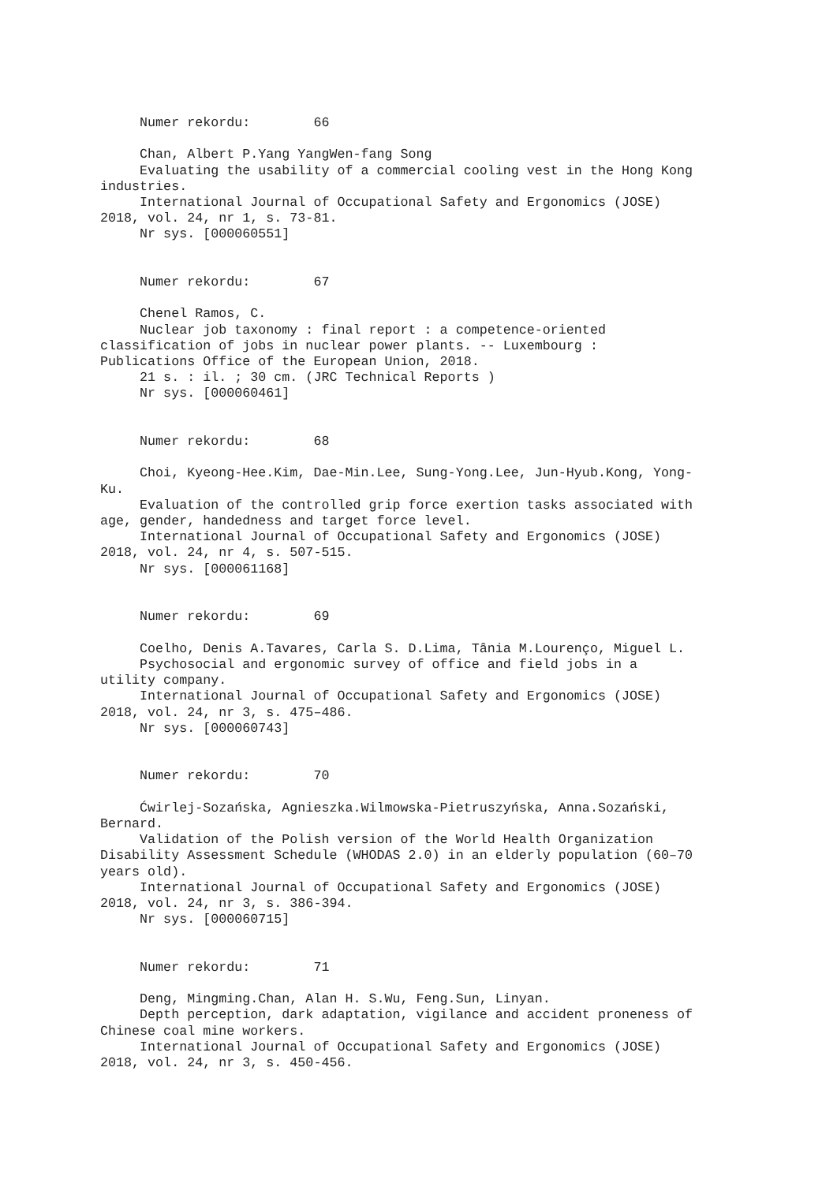Numer rekordu: 66 Chan, Albert P.Yang YangWen-fang Song Evaluating the usability of a commercial cooling vest in the Hong Kong industries. International Journal of Occupational Safety and Ergonomics (JOSE) 2018, vol. 24, nr 1, s. 73-81. Nr sys. [000060551] Numer rekordu: 67 Chenel Ramos, C. Nuclear job taxonomy : final report : a competence-oriented classification of jobs in nuclear power plants. -- Luxembourg : Publications Office of the European Union, 2018. 21 s. : il. ; 30 cm. (JRC Technical Reports ) Nr sys. [000060461] Numer rekordu: 68 Choi, Kyeong-Hee.Kim, Dae-Min.Lee, Sung-Yong.Lee, Jun-Hyub.Kong, Yong- Ku. Evaluation of the controlled grip force exertion tasks associated with age, gender, handedness and target force level. International Journal of Occupational Safety and Ergonomics (JOSE) 2018, vol. 24, nr 4, s. 507-515. Nr sys. [000061168] Numer rekordu: 69 Coelho, Denis A.Tavares, Carla S. D.Lima, Tânia M.Lourenço, Miguel L. Psychosocial and ergonomic survey of office and field jobs in a utility company. International Journal of Occupational Safety and Ergonomics (JOSE) 2018, vol. 24, nr 3, s. 475–486. Nr sys. [000060743] Numer rekordu: 70 Ćwirlej-Sozańska, Agnieszka.Wilmowska-Pietruszyńska, Anna.Sozański, Bernard. Validation of the Polish version of the World Health Organization Disability Assessment Schedule (WHODAS 2.0) in an elderly population (60–70 years old). International Journal of Occupational Safety and Ergonomics (JOSE) 2018, vol. 24, nr 3, s. 386-394. Nr sys. [000060715] Numer rekordu: 71 Deng, Mingming.Chan, Alan H. S.Wu, Feng.Sun, Linyan. Depth perception, dark adaptation, vigilance and accident proneness of Chinese coal mine workers. International Journal of Occupational Safety and Ergonomics (JOSE) 2018, vol. 24, nr 3, s. 450-456.